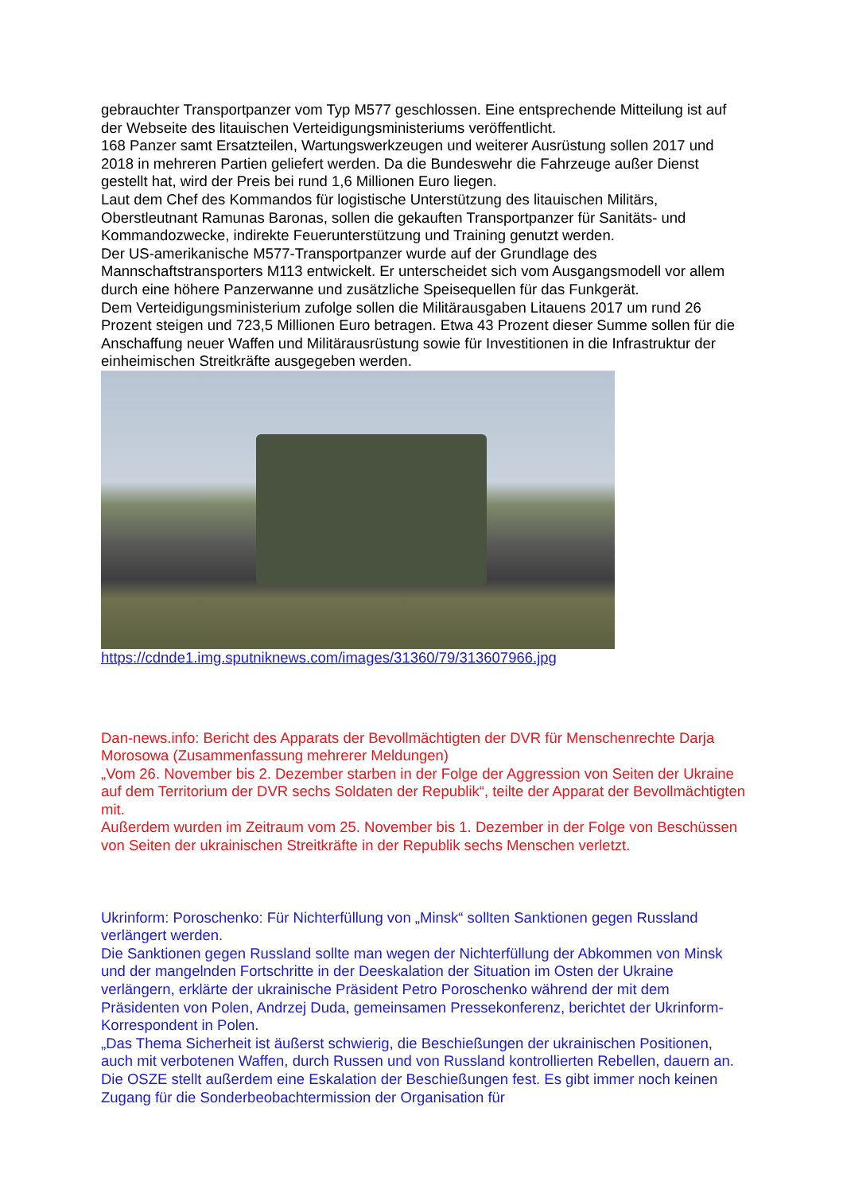gebrauchter Transportpanzer vom Typ M577 geschlossen. Eine entsprechende Mitteilung ist auf der Webseite des litauischen Verteidigungsministeriums veröffentlicht.
168 Panzer samt Ersatzteilen, Wartungswerkzeugen und weiterer Ausrüstung sollen 2017 und 2018 in mehreren Partien geliefert werden. Da die Bundeswehr die Fahrzeuge außer Dienst gestellt hat, wird der Preis bei rund 1,6 Millionen Euro liegen.
Laut dem Chef des Kommandos für logistische Unterstützung des litauischen Militärs, Oberstleutnant Ramunas Baronas, sollen die gekauften Transportpanzer für Sanitäts- und Kommandozwecke, indirekte Feuerunterstützung und Training genutzt werden.
Der US-amerikanische M577-Transportpanzer wurde auf der Grundlage des Mannschaftstransporters M113 entwickelt. Er unterscheidet sich vom Ausgangsmodell vor allem durch eine höhere Panzerwanne und zusätzliche Speisequellen für das Funkgerät.
Dem Verteidigungsministerium zufolge sollen die Militärausgaben Litauens 2017 um rund 26 Prozent steigen und 723,5 Millionen Euro betragen. Etwa 43 Prozent dieser Summe sollen für die Anschaffung neuer Waffen und Militärausrüstung sowie für Investitionen in die Infrastruktur der einheimischen Streitkräfte ausgegeben werden.
https://cdnde1.img.sputniknews.com/images/31360/79/313607966.jpg
Dan-news.info: Bericht des Apparats der Bevollmächtigten der DVR für Menschenrechte Darja Morosowa (Zusammenfassung mehrerer Meldungen)
„Vom 26. November bis 2. Dezember starben in der Folge der Aggression von Seiten der Ukraine auf dem Territorium der DVR sechs Soldaten der Republik“, teilte der Apparat der Bevollmächtigten mit.
Außerdem wurden im Zeitraum vom 25. November bis 1. Dezember in der Folge von Beschüssen von Seiten der ukrainischen Streitkräfte in der Republik sechs Menschen verletzt.
Ukrinform: Poroschenko: Für Nichterfüllung von „Minsk“ sollten Sanktionen gegen Russland verlängert werden.
Die Sanktionen gegen Russland sollte man wegen der Nichterfüllung der Abkommen von Minsk und der mangelnden Fortschritte in der Deeskalation der Situation im Osten der Ukraine verlängern, erklärte der ukrainische Präsident Petro Poroschenko während der mit dem Präsidenten von Polen, Andrzej Duda, gemeinsamen Pressekonferenz, berichtet der Ukrinform-Korrespondent in Polen.
„Das Thema Sicherheit ist äußerst schwierig, die Beschießungen der ukrainischen Positionen, auch mit verbotenen Waffen, durch Russen und von Russland kontrollierten Rebellen, dauern an. Die OSZE stellt außerdem eine Eskalation der Beschießungen fest. Es gibt immer noch keinen Zugang für die Sonderbeobachtermission der Organisation für